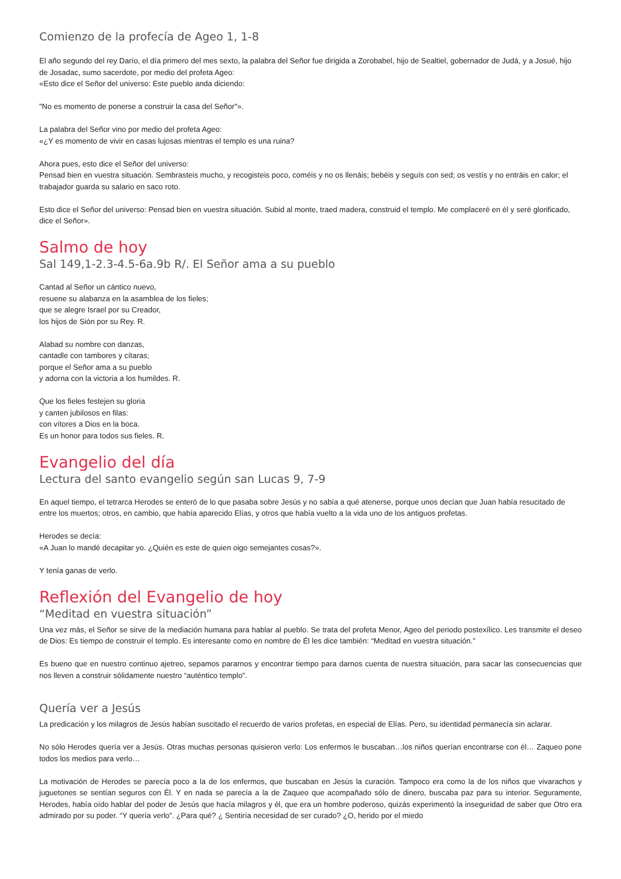Comienzo de la profecía de Ageo 1, 1-8
El año segundo del rey Darío, el día primero del mes sexto, la palabra del Señor fue dirigida a Zorobabel, hijo de Sealtiel, gobernador de Judá, y a Josué, hijo de Josadac, sumo sacerdote, por medio del profeta Ageo:
«Esto dice el Señor del universo: Este pueblo anda diciendo:
"No es momento de ponerse a construir la casa del Señor"».
La palabra del Señor vino por medio del profeta Ageo:
«¿Y es momento de vivir en casas lujosas mientras el templo es una ruina?
Ahora pues, esto dice el Señor del universo:
Pensad bien en vuestra situación. Sembrasteis mucho, y recogisteis poco, coméis y no os llenáis; bebéis y seguís con sed; os vestís y no entráis en calor; el trabajador guarda su salario en saco roto.
Esto dice el Señor del universo: Pensad bien en vuestra situación. Subid al monte, traed madera, construid el templo. Me complaceré en él y seré glorificado, dice el Señor».
Salmo de hoy
Sal 149,1-2.3-4.5-6a.9b R/. El Señor ama a su pueblo
Cantad al Señor un cántico nuevo,
resuene su alabanza en la asamblea de los fieles;
que se alegre Israel por su Creador,
los hijos de Sión por su Rey. R.
Alabad su nombre con danzas,
cantadle con tambores y cítaras;
porque el Señor ama a su pueblo
y adorna con la victoria a los humildes. R.
Que los fieles festejen su gloria
y canten jubilosos en filas:
con vítores a Dios en la boca.
Es un honor para todos sus fieles. R.
Evangelio del día
Lectura del santo evangelio según san Lucas 9, 7-9
En aquel tiempo, el tetrarca Herodes se enteró de lo que pasaba sobre Jesús y no sabía a qué atenerse, porque unos decían que Juan había resucitado de entre los muertos; otros, en cambio, que había aparecido Elías, y otros que había vuelto a la vida uno de los antiguos profetas.
Herodes se decía:
«A Juan lo mandé decapitar yo. ¿Quién es este de quien oigo semejantes cosas?».
Y tenía ganas de verlo.
Reflexión del Evangelio de hoy
“Meditad en vuestra situación”
Una vez más, el Señor se sirve de la mediación humana para hablar al pueblo. Se trata del profeta Menor, Ageo del periodo postexílico. Les transmite el deseo de Dios: Es tiempo de construir el templo. Es interesante como en nombre de Él les dice también: “Meditad en vuestra situación.”
Es bueno que en nuestro continuo ajetreo, sepamos pararnos y encontrar tiempo para darnos cuenta de nuestra situación, para sacar las consecuencias que nos lleven a construir sólidamente nuestro “auténtico templo”.
Quería ver a Jesús
La predicación y los milagros de Jesús habían suscitado el recuerdo de varios profetas, en especial de Elías. Pero, su identidad permanecía sin aclarar.
No sólo Herodes quería ver a Jesús. Otras muchas personas quisieron verlo: Los enfermos le buscaban…los niños querían encontrarse con él… Zaqueo pone todos los medios para verlo…
La motivación de Herodes se parecía poco a la de los enfermos, que buscaban en Jesús la curación. Tampoco era como la de los niños que vivarachos y juguetones se sentían seguros con Él. Y en nada se parecía a la de Zaqueo que acompañado sólo de dinero, buscaba paz para su interior. Seguramente, Herodes, había oído hablar del poder de Jesús que hacía milagros y él, que era un hombre poderoso, quizás experimentó la inseguridad de saber que Otro era admirado por su poder. “Y quería verlo”. ¿Para qué? ¿ Sentiría necesidad de ser curado? ¿O, herido por el miedo